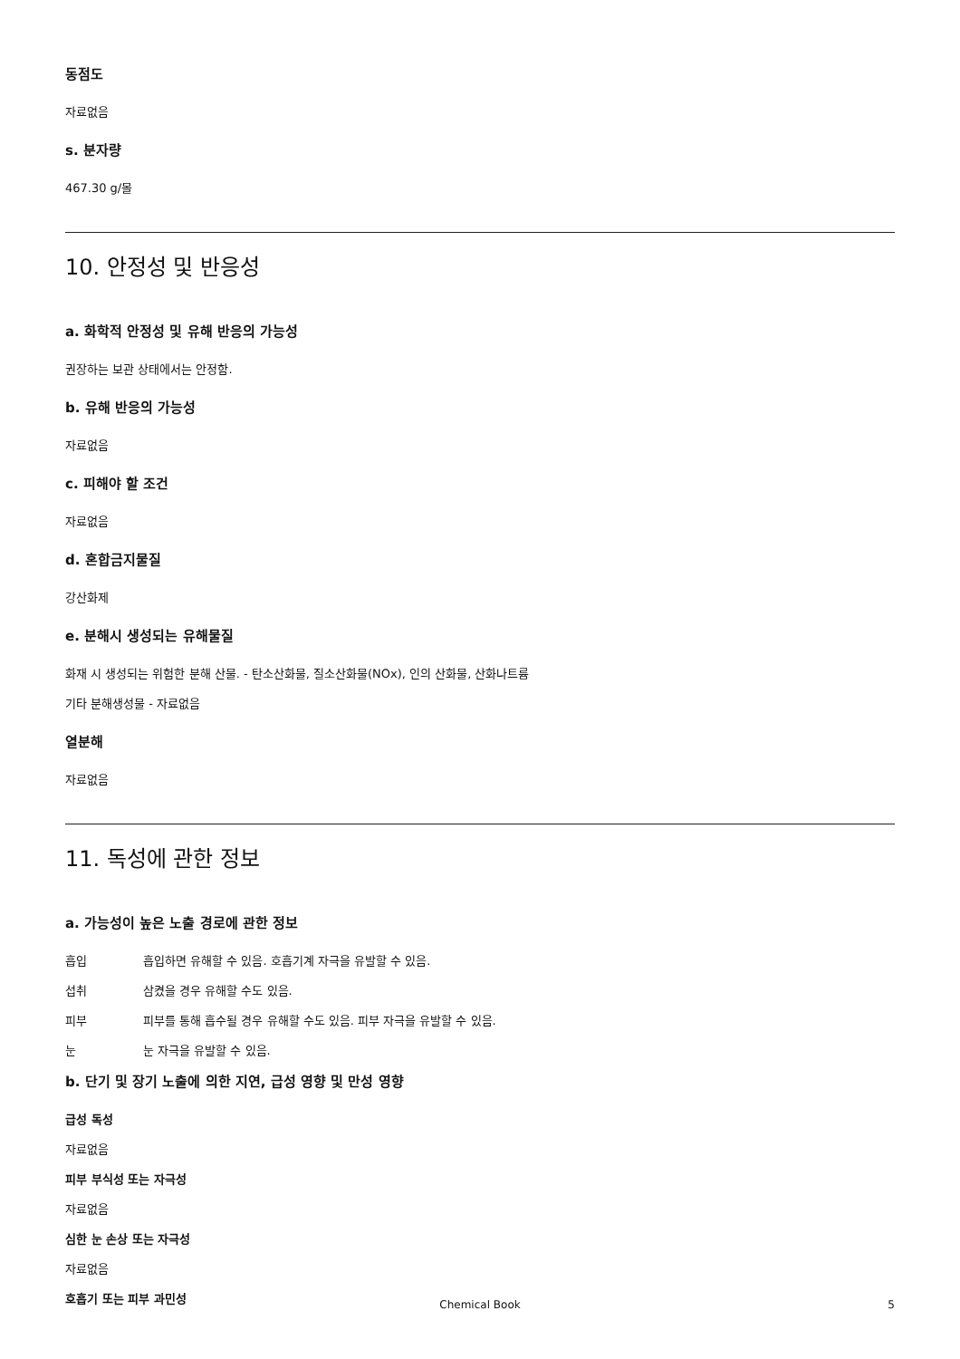동점도
자료없음
s. 분자량
467.30 g/몰
10. 안정성 및 반응성
a. 화학적 안정성 및 유해 반응의 가능성
권장하는 보관 상태에서는 안정함.
b. 유해 반응의 가능성
자료없음
c. 피해야 할 조건
자료없음
d. 혼합금지물질
강산화제
e. 분해시 생성되는 유해물질
화재 시 생성되는 위험한 분해 산물. - 탄소산화물, 질소산화물(NOx), 인의 산화물, 산화나트륨
기타 분해생성물 - 자료없음
열분해
자료없음
11. 독성에 관한 정보
a. 가능성이 높은 노출 경로에 관한 정보
흡입 흡입하면 유해할 수 있음. 호흡기계 자극을 유발할 수 있음.
섭취 삼켰을 경우 유해할 수도 있음.
피부 피부를 통해 흡수될 경우 유해할 수도 있음. 피부 자극을 유발할 수 있음.
눈 눈 자극을 유발할 수 있음.
b. 단기 및 장기 노출에 의한 지연, 급성 영향 및 만성 영향
급성 독성
자료없음
피부 부식성 또는 자극성
자료없음
심한 눈 손상 또는 자극성
자료없음
호흡기 또는 피부 과민성
Chemical Book 5